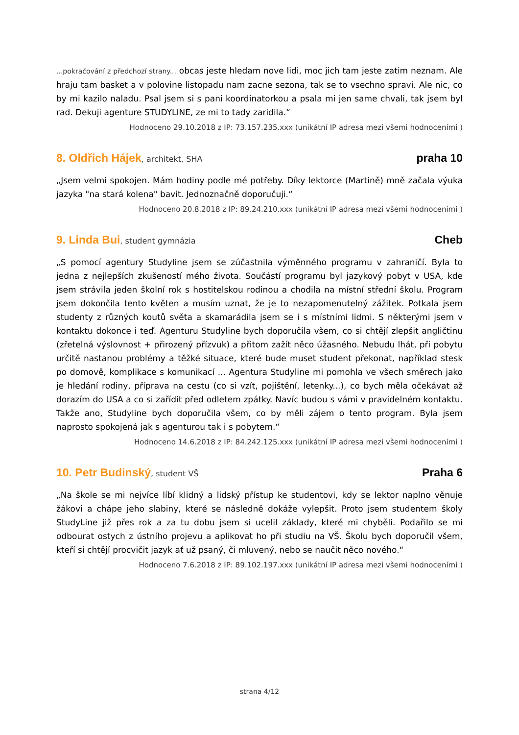...pokračování z předchozí strany... obcas jeste hledam nove lidi, moc jich tam jeste zatim neznam. Ale hraju tam basket a v polovine listopadu nam zacne sezona, tak se to vsechno spravi. Ale nic, co by mi kazilo naladu. Psal jsem si s pani koordinatorkou a psala mi jen same chvali, tak jsem byl rad. Dekuji agenture STUDYLINE, ze mi to tady zaridila.“
Hodnoceno 29.10.2018 z IP: 73.157.235.xxx (unikátní IP adresa mezi všemi hodnoceními )
8. Oldřich Hájek, architekt, SHA
praha 10
„Jsem velmi spokojen. Mám hodiny podle mé potřeby. Díky lektorce (Martině) mně začala výuka jazyka "na stará kolena" bavit. Jednoznačně doporučuji.“
Hodnoceno 20.8.2018 z IP: 89.24.210.xxx (unikátní IP adresa mezi všemi hodnoceními )
9. Linda Bui, student gymnázia
Cheb
„S pomocí agentury Studyline jsem se zúčastnila výměnného programu v zahraničí. Byla to jedna z nejlepších zkušeností mého života. Součástí programu byl jazykový pobyt v USA, kde jsem strávila jeden školní rok s hostitelskou rodinou a chodila na místní střední školu. Program jsem dokončila tento květen a musím uznat, že je to nezapomenutelný zážitek. Potkala jsem studenty z různých koutů světa a skamarádila jsem se i s místními lidmi. S některými jsem v kontaktu dokonce i teď. Agenturu Studyline bych doporučila všem, co si chtějí zlepšit angličtinu (zřetelná výslovnost + přirozený přízvuk) a přitom zažít něco úžasného. Nebudu lhát, při pobytu určitě nastanou problémy a těžké situace, které bude muset student překonat, například stesk po domově, komplikace s komunikací ... Agentura Studyline mi pomohla ve všech směrech jako je hledání rodiny, příprava na cestu (co si vzít, pojištění, letenky...), co bych měla očekávat až dorazím do USA a co si zařídit před odletem zpátky. Navíc budou s vámi v pravidelném kontaktu. Takže ano, Studyline bych doporučila všem, co by měli zájem o tento program. Byla jsem naprosto spokojená jak s agenturou tak i s pobytem.“
Hodnoceno 14.6.2018 z IP: 84.242.125.xxx (unikátní IP adresa mezi všemi hodnoceními )
10. Petr Budinský, student VŠ
Praha 6
„Na škole se mi nejvíce líbí klidný a lidský přístup ke studentovi, kdy se lektor naplno věnuje žákovi a chápe jeho slabiny, které se následně dokáže vylepšit. Proto jsem studentem školy StudyLine již přes rok a za tu dobu jsem si ucelil základy, které mi chyběli. Podařilo se mi odbourat ostych z ústního projevu a aplikovat ho při studiu na VŠ. Školu bych doporučil všem, kteří si chtějí procvičit jazyk ať už psaný, či mluvený, nebo se naučit něco nového.“
Hodnoceno 7.6.2018 z IP: 89.102.197.xxx (unikátní IP adresa mezi všemi hodnoceními )
strana 4/12